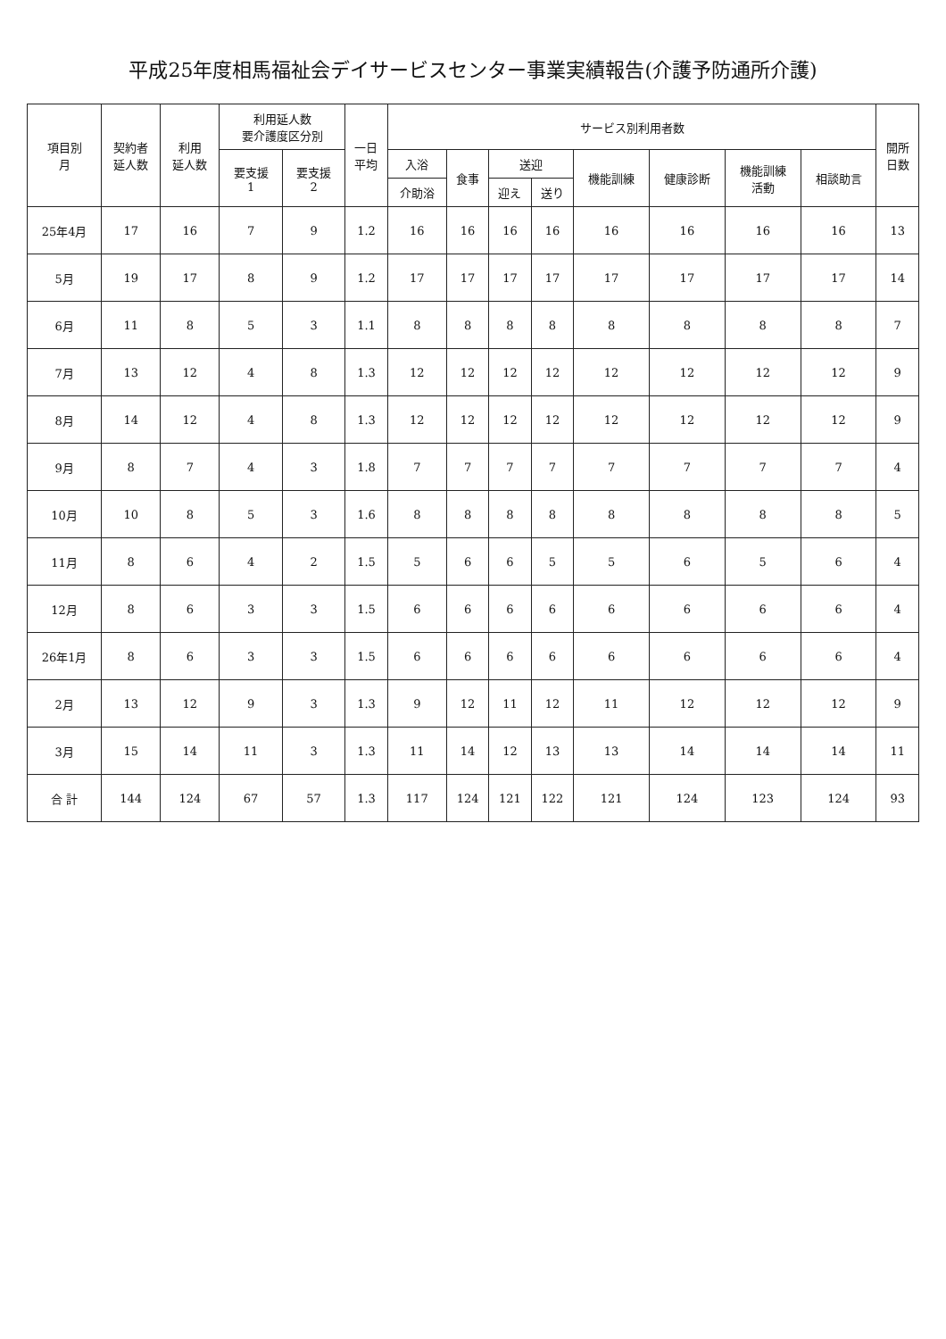平成25年度相馬福祉会デイサービスセンター事業実績報告(介護予防通所介護)
| 項目別 月 | 契約者 延人数 | 利用 延人数 | 利用延人数 要介護度区分別 | | 一日 平均 | サービス別利用者数 | | | | | | | | 開所 日数 |
| --- | --- | --- | --- | --- | --- | --- | --- | --- | --- | --- | --- | --- | --- | --- |
| | | | 要支援 1 | 要支援 2 | | 入浴 | 食事 | 送迎 | | 機能訓練 | 健康診断 | 機能訓練 活動 | 相談助言 | |
| | | | | | | 介助浴 | | 迎え | 送り | | | | | |
| 25年4月 | 17 | 16 | 7 | 9 | 1.2 | 16 | 16 | 16 | 16 | 16 | 16 | 16 | 16 | 13 |
| 5月 | 19 | 17 | 8 | 9 | 1.2 | 17 | 17 | 17 | 17 | 17 | 17 | 17 | 17 | 14 |
| 6月 | 11 | 8 | 5 | 3 | 1.1 | 8 | 8 | 8 | 8 | 8 | 8 | 8 | 8 | 7 |
| 7月 | 13 | 12 | 4 | 8 | 1.3 | 12 | 12 | 12 | 12 | 12 | 12 | 12 | 12 | 9 |
| 8月 | 14 | 12 | 4 | 8 | 1.3 | 12 | 12 | 12 | 12 | 12 | 12 | 12 | 12 | 9 |
| 9月 | 8 | 7 | 4 | 3 | 1.8 | 7 | 7 | 7 | 7 | 7 | 7 | 7 | 7 | 4 |
| 10月 | 10 | 8 | 5 | 3 | 1.6 | 8 | 8 | 8 | 8 | 8 | 8 | 8 | 8 | 5 |
| 11月 | 8 | 6 | 4 | 2 | 1.5 | 5 | 6 | 6 | 5 | 5 | 6 | 5 | 6 | 4 |
| 12月 | 8 | 6 | 3 | 3 | 1.5 | 6 | 6 | 6 | 6 | 6 | 6 | 6 | 6 | 4 |
| 26年1月 | 8 | 6 | 3 | 3 | 1.5 | 6 | 6 | 6 | 6 | 6 | 6 | 6 | 6 | 4 |
| 2月 | 13 | 12 | 9 | 3 | 1.3 | 9 | 12 | 11 | 12 | 11 | 12 | 12 | 12 | 9 |
| 3月 | 15 | 14 | 11 | 3 | 1.3 | 11 | 14 | 12 | 13 | 13 | 14 | 14 | 14 | 11 |
| 合 計 | 144 | 124 | 67 | 57 | 1.3 | 117 | 124 | 121 | 122 | 121 | 124 | 123 | 124 | 93 |